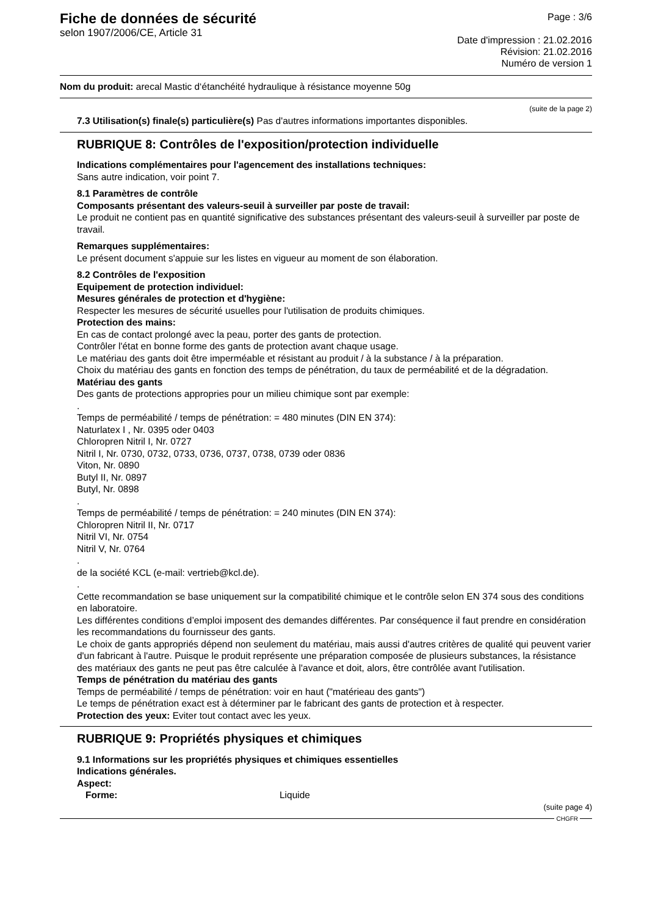Fiche de données de sécurité
selon 1907/2006/CE, Article 31
Page : 3/6
Date d'impression : 21.02.2016
Révision: 21.02.2016
Numéro de version 1
Nom du produit: arecal Mastic d‘étanchéité hydraulique à résistance moyenne 50g
(suite de la page 2)
7.3 Utilisation(s) finale(s) particulière(s) Pas d'autres informations importantes disponibles.
RUBRIQUE 8: Contrôles de l'exposition/protection individuelle
Indications complémentaires pour l'agencement des installations techniques:
Sans autre indication, voir point 7.
8.1 Paramètres de contrôle
Composants présentant des valeurs-seuil à surveiller par poste de travail:
Le produit ne contient pas en quantité significative des substances présentant des valeurs-seuil à surveiller par poste de travail.
Remarques supplémentaires:
Le présent document s'appuie sur les listes en vigueur au moment de son élaboration.
8.2 Contrôles de l'exposition
Equipement de protection individuel:
Mesures générales de protection et d'hygiène:
Respecter les mesures de sécurité usuelles pour l'utilisation de produits chimiques.
Protection des mains:
En cas de contact prolongé avec la peau, porter des gants de protection.
Contrôler l'état en bonne forme des gants de protection avant chaque usage.
Le matériau des gants doit être imperméable et résistant au produit / à la substance / à la préparation.
Choix du matériau des gants en fonction des temps de pénétration, du taux de perméabilité et de la dégradation.
Matériau des gants
Des gants de protections appropries pour un milieu chimique sont par exemple:
.
Temps de perméabilité / temps de pénétration: = 480 minutes (DIN EN 374):
Naturlatex I , Nr. 0395 oder 0403
Chloropren Nitril I, Nr. 0727
Nitril I, Nr. 0730, 0732, 0733, 0736, 0737, 0738, 0739 oder 0836
Viton, Nr. 0890
Butyl II, Nr. 0897
Butyl, Nr. 0898
.
Temps de perméabilité / temps de pénétration: = 240 minutes (DIN EN 374):
Chloropren Nitril II, Nr. 0717
Nitril VI, Nr. 0754
Nitril V, Nr. 0764
.
de la société KCL (e-mail: vertrieb@kcl.de).
.
Cette recommandation se base uniquement sur la compatibilité chimique et le contrôle selon EN 374 sous des conditions en laboratoire.
Les différentes conditions d’emploi imposent des demandes différentes. Par conséquence il faut prendre en considération les recommandations du fournisseur des gants.
Le choix de gants appropriés dépend non seulement du matériau, mais aussi d'autres critères de qualité qui peuvent varier d'un fabricant à l'autre. Puisque le produit représente une préparation composée de plusieurs substances, la résistance des matériaux des gants ne peut pas être calculée à l'avance et doit, alors, être contrôlée avant l'utilisation.
Temps de pénétration du matériau des gants
Temps de perméabilité / temps de pénétration: voir en haut ("matérieau des gants")
Le temps de pénétration exact est à déterminer par le fabricant des gants de protection et à respecter.
Protection des yeux: Eviter tout contact avec les yeux.
RUBRIQUE 9: Propriétés physiques et chimiques
9.1 Informations sur les propriétés physiques et chimiques essentielles
Indications générales.
Aspect:
Forme: Liquide
(suite page 4)
CHGFR